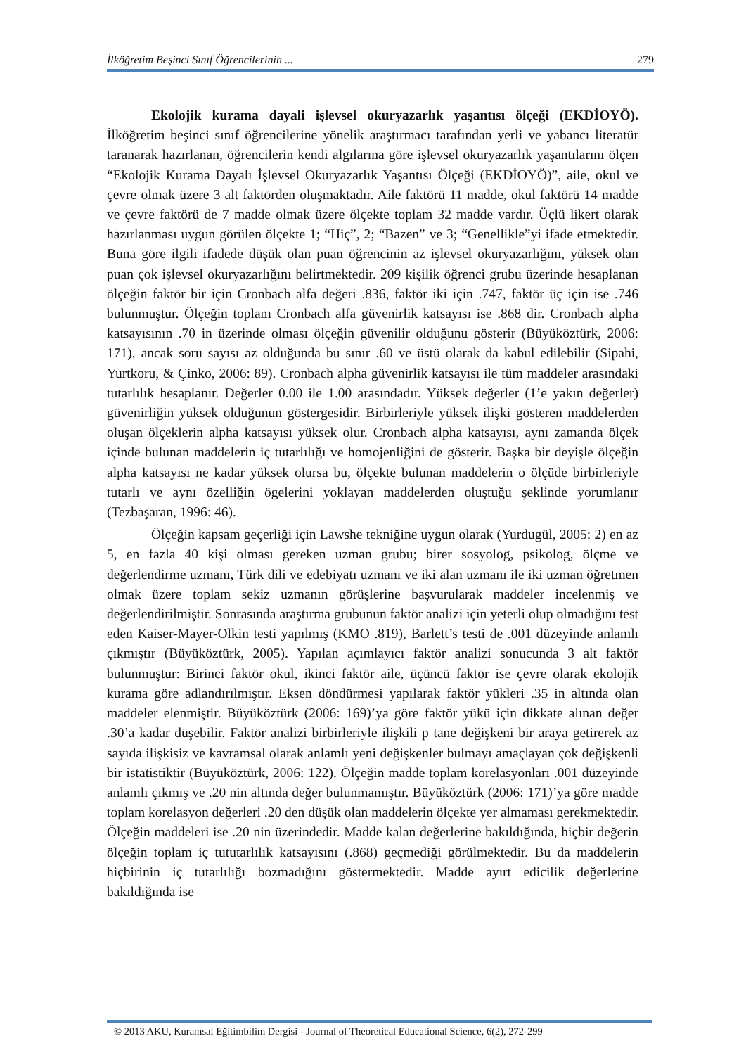İlköğretim Beşinci Sınıf Öğrencilerinin ... 279
Ekolojik kurama dayali işlevsel okuryazarlık yaşantısı ölçeği (EKDİOYÖ). İlköğretim beşinci sınıf öğrencilerine yönelik araştırmacı tarafından yerli ve yabancı literatür taranarak hazırlanan, öğrencilerin kendi algılarına göre işlevsel okuryazarlık yaşantılarını ölçen “Ekolojik Kurama Dayalı İşlevsel Okuryazarlık Yaşantısı Ölçeği (EKDİOYÖ)”, aile, okul ve çevre olmak üzere 3 alt faktörden oluşmaktadır. Aile faktörü 11 madde, okul faktörü 14 madde ve çevre faktörü de 7 madde olmak üzere ölçekte toplam 32 madde vardır. Üçlü likert olarak hazırlanması uygun görülen ölçekte 1; “Hiç”, 2; “Bazen” ve 3; “Genellikle”yi ifade etmektedir. Buna göre ilgili ifadede düşük olan puan öğrencinin az işlevsel okuryazarlığını, yüksek olan puan çok işlevsel okuryazarlığını belirtmektedir. 209 kişilik öğrenci grubu üzerinde hesaplanan ölçeğin faktör bir için Cronbach alfa değeri .836, faktör iki için .747, faktör üç için ise .746 bulunmuştur. Ölçeğin toplam Cronbach alfa güvenirlik katsayısı ise .868 dir. Cronbach alpha katsayısının .70 in üzerinde olması ölçeğin güvenilir olduğunu gösterir (Büyüköztürk, 2006: 171), ancak soru sayısı az olduğunda bu sınır .60 ve üstü olarak da kabul edilebilir (Sipahi, Yurtkoru, & Çinko, 2006: 89). Cronbach alpha güvenirlik katsayısı ile tüm maddeler arasındaki tutarlılık hesaplanır. Değerler 0.00 ile 1.00 arasındadır. Yüksek değerler (1’e yakın değerler) güvenirliğin yüksek olduğunun göstergesidir. Birbirleriyle yüksek ilişki gösteren maddelerden oluşan ölçeklerin alpha katsayısı yüksek olur. Cronbach alpha katsayısı, aynı zamanda ölçek içinde bulunan maddelerin iç tutarlılığı ve homojenliğini de gösterir. Başka bir deyişle ölçeğin alpha katsayısı ne kadar yüksek olursa bu, ölçekte bulunan maddelerin o ölçüde birbirleriyle tutarlı ve aynı özelliğin ögelerini yoklayan maddelerden oluştuğu şeklinde yorumlanır (Tezbaşaran, 1996: 46).
Ölçeğin kapsam geçerliği için Lawshe tekniğine uygun olarak (Yurdugül, 2005: 2) en az 5, en fazla 40 kişi olması gereken uzman grubu; birer sosyolog, psikolog, ölçme ve değerlendirme uzmanı, Türk dili ve edebiyatı uzmanı ve iki alan uzmanı ile iki uzman öğretmen olmak üzere toplam sekiz uzmanın görüşlerine başvurularak maddeler incelenmiş ve değerlendirilmiştir. Sonrasında araştırma grubunun faktör analizi için yeterli olup olmadığını test eden Kaiser-Mayer-Olkin testi yapılmış (KMO .819), Barlett’s testi de .001 düzeyinde anlamlı çıkmıştır (Büyüköztürk, 2005). Yapılan açımlayıcı faktör analizi sonucunda 3 alt faktör bulunmuştur: Birinci faktör okul, ikinci faktör aile, üçüncü faktör ise çevre olarak ekolojik kurama göre adlandırılmıştır. Eksen döndürmesi yapılarak faktör yükleri .35 in altında olan maddeler elenmiştir. Büyüköztürk (2006: 169)’ya göre faktör yükü için dikkate alınan değer .30’a kadar düşebilir. Faktör analizi birbirleriyle ilişkili p tane değişkeni bir araya getirerek az sayıda ilişkisiz ve kavramsal olarak anlamlı yeni değişkenler bulmayı amaçlayan çok değişkenli bir istatistiktir (Büyüköztürk, 2006: 122). Ölçeğin madde toplam korelasyonları .001 düzeyinde anlamlı çıkmış ve .20 nin altında değer bulunmamıştır. Büyüköztürk (2006: 171)’ya göre madde toplam korelasyon değerleri .20 den düşük olan maddelerin ölçekte yer almaması gerekmektedir. Ölçeğin maddeleri ise .20 nin üzerindedir. Madde kalan değerlerine bakıldığında, hiçbir değerin ölçeğin toplam iç tututarlılık katsayısını (.868) geçmediği görülmektedir. Bu da maddelerin hiçbirinin iç tutarlılığı bozmadığını göstermektedir. Madde ayırt edicilik değerlerine bakıldığında ise
© 2013 AKU, Kuramsal Eğitimbilim Dergisi - Journal of Theoretical Educational Science, 6(2), 272-299